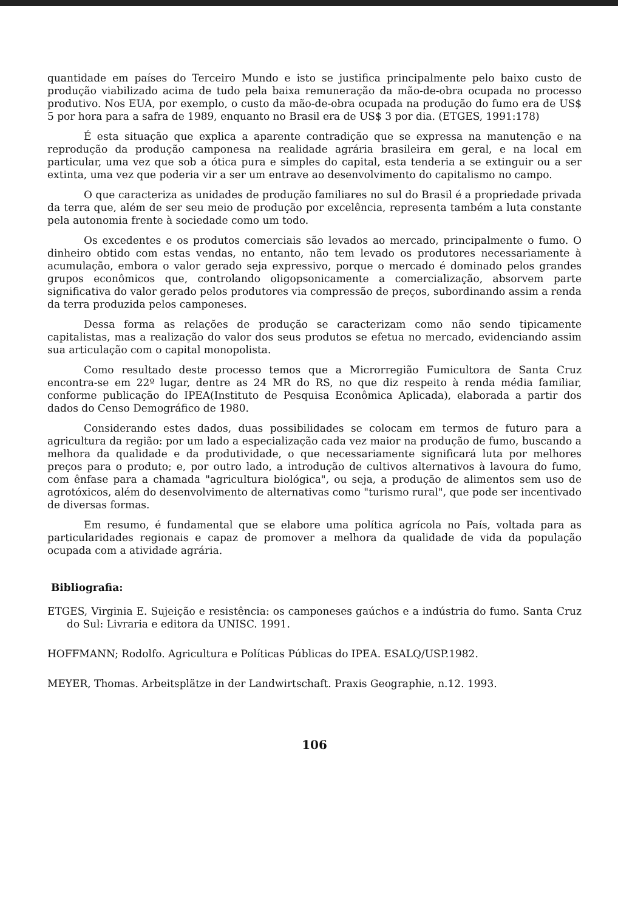quantidade em países do Terceiro Mundo e isto se justifica principalmente pelo baixo custo de produção viabilizado acima de tudo pela baixa remuneração da mão-de-obra ocupada no processo produtivo. Nos EUA, por exemplo, o custo da mão-de-obra ocupada na produção do fumo era de US$ 5 por hora para a safra de 1989, enquanto no Brasil era de US$ 3 por dia. (ETGES, 1991:178)
É esta situação que explica a aparente contradição que se expressa na manutenção e na reprodução da produção camponesa na realidade agrária brasileira em geral, e na local em particular, uma vez que sob a ótica pura e simples do capital, esta tenderia a se extinguir ou a ser extinta, uma vez que poderia vir a ser um entrave ao desenvolvimento do capitalismo no campo.
O que caracteriza as unidades de produção familiares no sul do Brasil é a propriedade privada da terra que, além de ser seu meio de produção por excelência, representa também a luta constante pela autonomia frente à sociedade como um todo.
Os excedentes e os produtos comerciais são levados ao mercado, principalmente o fumo. O dinheiro obtido com estas vendas, no entanto, não tem levado os produtores necessariamente à acumulação, embora o valor gerado seja expressivo, porque o mercado é dominado pelos grandes grupos econômicos que, controlando oligopsonicamente a comercialização, absorvem parte significativa do valor gerado pelos produtores via compressão de preços, subordinando assim a renda da terra produzida pelos camponeses.
Dessa forma as relações de produção se caracterizam como não sendo tipicamente capitalistas, mas a realização do valor dos seus produtos se efetua no mercado, evidenciando assim sua articulação com o capital monopolista.
Como resultado deste processo temos que a Microrregião Fumicultora de Santa Cruz encontra-se em 22º lugar, dentre as 24 MR do RS, no que diz respeito à renda média familiar, conforme publicação do IPEA(Instituto de Pesquisa Econômica Aplicada), elaborada a partir dos dados do Censo Demográfico de 1980.
Considerando estes dados, duas possibilidades se colocam em termos de futuro para a agricultura da região: por um lado a especialização cada vez maior na produção de fumo, buscando a melhora da qualidade e da produtividade, o que necessariamente significará luta por melhores preços para o produto; e, por outro lado, a introdução de cultivos alternativos à lavoura do fumo, com ênfase para a chamada "agricultura biológica", ou seja, a produção de alimentos sem uso de agrotóxicos, além do desenvolvimento de alternativas como "turismo rural", que pode ser incentivado de diversas formas.
Em resumo, é fundamental que se elabore uma política agrícola no País, voltada para as particularidades regionais e capaz de promover a melhora da qualidade de vida da população ocupada com a atividade agrária.
Bibliografia:
ETGES, Virginia E. Sujeição e resistência: os camponeses gaúchos e a indústria do fumo. Santa Cruz do Sul: Livraria e editora da UNISC. 1991.
HOFFMANN; Rodolfo. Agricultura e Políticas Públicas do IPEA. ESALQ/USP.1982.
MEYER, Thomas. Arbeitsplätze in der Landwirtschaft. Praxis Geographie, n.12. 1993.
106